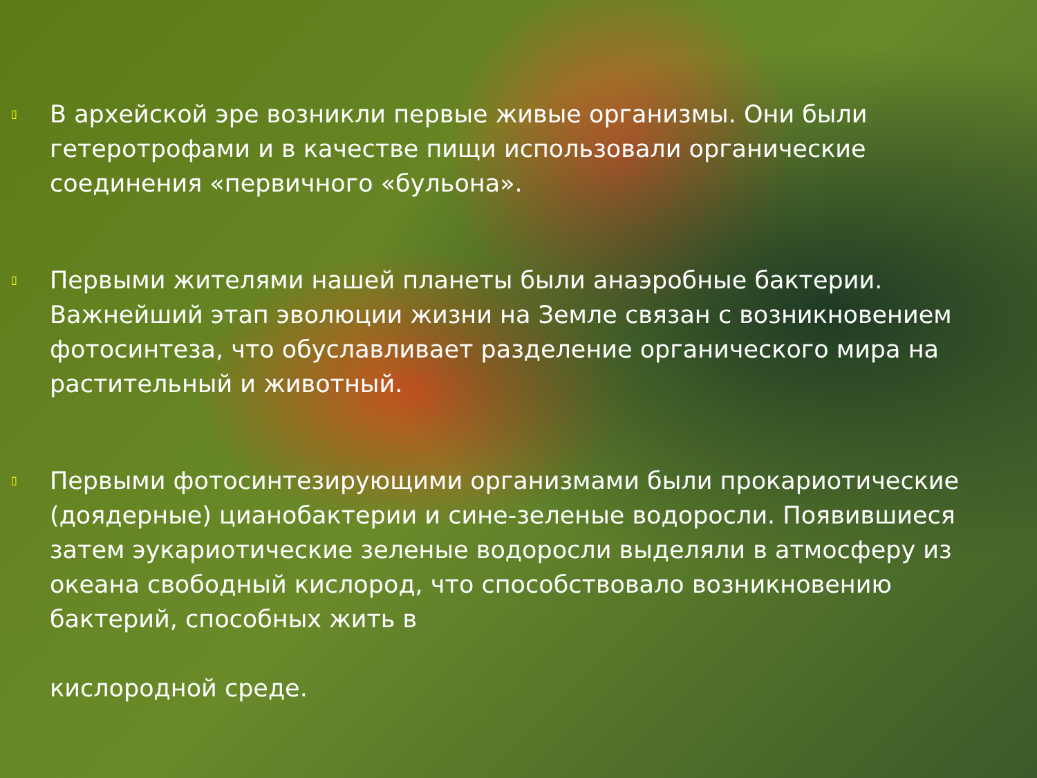▯
В архейской эре возникли первые живые организмы. Они были гетеротрофами и в качестве пищи использовали органические соединения «первичного «бульона».
▯
Первыми жителями нашей планеты были анаэробные бактерии. Важнейший этап эволюции жизни на Земле связан с возникновением фотосинтеза, что обуславливает разделение органического мира на растительный и животный.
▯
Первыми фотосинтезирующими организмами были прокариотические (доядерные) цианобактерии и сине-зеленые водоросли. Появившиеся затем эукариотические зеленые водоросли выделяли в атмосферу из океана свободный кислород, что способствовало возникновению бактерий, способных жить в
кислородной среде.